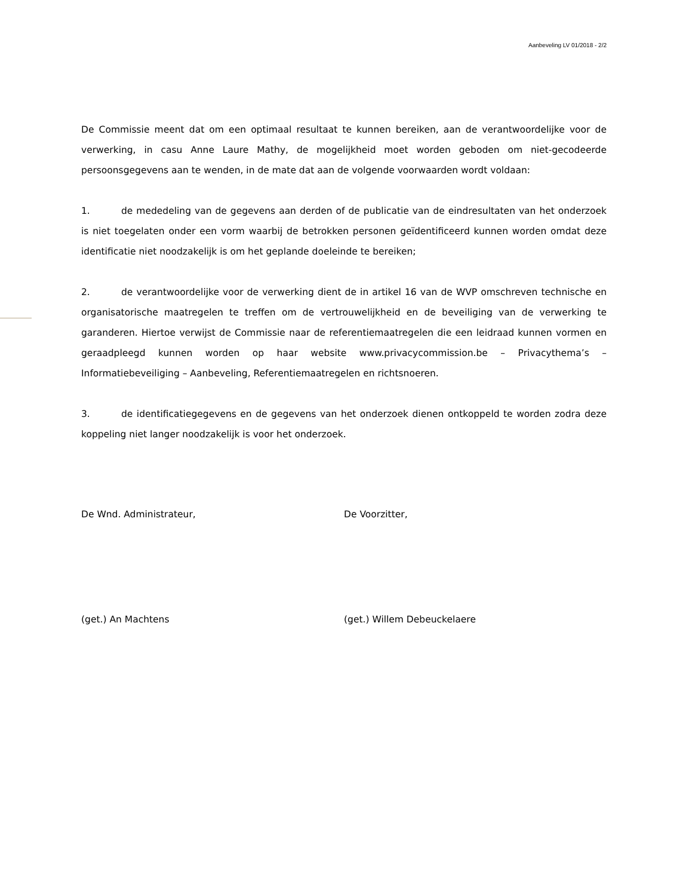Aanbeveling LV 01/2018 - 2/2
De Commissie meent dat om een optimaal resultaat te kunnen bereiken, aan de verantwoordelijke voor de verwerking, in casu Anne Laure Mathy, de mogelijkheid moet worden geboden om niet-gecodeerde persoonsgegevens aan te wenden, in de mate dat aan de volgende voorwaarden wordt voldaan:
1. de mededeling van de gegevens aan derden of de publicatie van de eindresultaten van het onderzoek is niet toegelaten onder een vorm waarbij de betrokken personen geïdentificeerd kunnen worden omdat deze identificatie niet noodzakelijk is om het geplande doeleinde te bereiken;
2. de verantwoordelijke voor de verwerking dient de in artikel 16 van de WVP omschreven technische en organisatorische maatregelen te treffen om de vertrouwelijkheid en de beveiliging van de verwerking te garanderen. Hiertoe verwijst de Commissie naar de referentiemaatregelen die een leidraad kunnen vormen en geraadpleegd kunnen worden op haar website www.privacycommission.be – Privacythema’s – Informatiebeveiliging – Aanbeveling, Referentiemaatregelen en richtsnoeren.
3. de identificatiegegevens en de gegevens van het onderzoek dienen ontkoppeld te worden zodra deze koppeling niet langer noodzakelijk is voor het onderzoek.
De Wnd. Administrateur, De Voorzitter,
(get.) An Machtens (get.) Willem Debeuckelaere